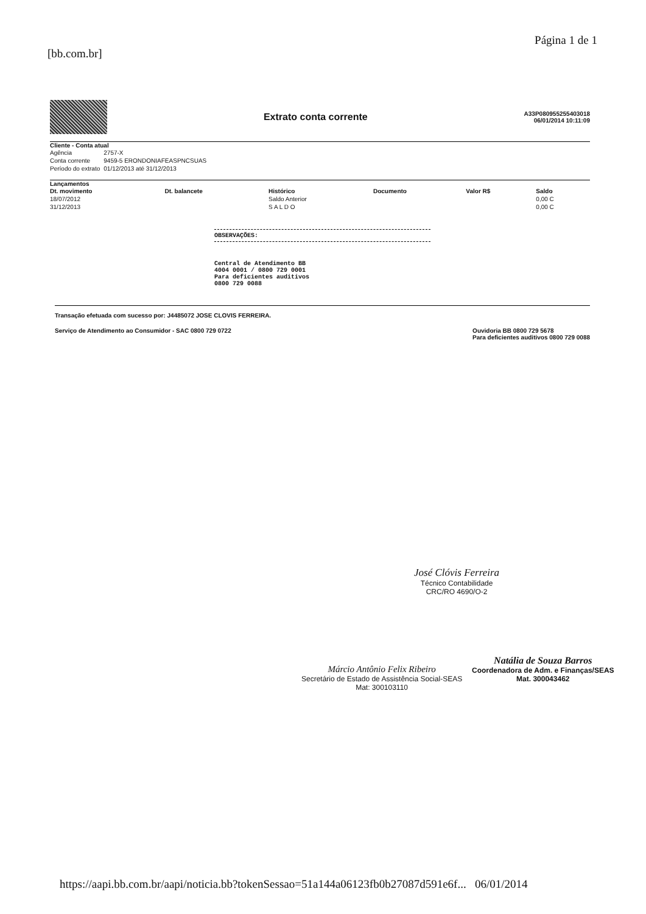[bb.com.br] Página 1 de 1
Extrato conta corrente
A33P080955255403018
06/01/2014 10:11:09
Cliente - Conta atual
| Agência | 2757-X |
| Conta corrente | 9459-5 ERONDONIAFEASPNCSUAS |
| Período do extrato | 01/12/2013 até 31/12/2013 |
Lançamentos
| Dt. movimento | Dt. balancete | Histórico | Documento | Valor R$ | Saldo |
| --- | --- | --- | --- | --- | --- |
| 18/07/2012 | | Saldo Anterior | | | 0,00 C |
| 31/12/2013 | | S A L D O | | | 0,00 C |
OBSERVAÇÕES:
Central de Atendimento BB
4004 0001 / 0800 729 0001
Para deficientes auditivos
0800 729 0088
Transação efetuada com sucesso por: J4485072 JOSE CLOVIS FERREIRA.
Serviço de Atendimento ao Consumidor - SAC 0800 729 0722 Ouvidoria BB 0800 729 5678
Para deficientes auditivos 0800 729 0088
José Clóvis Ferreira
Técnico Contabilidade
CRC/RO 4690/O-2
Márcio Antônio Felix Ribeiro
Secretário de Estado de Assistência Social-SEAS
Mat: 300103110
Natália de Souza Barros
Coordenadora de Adm. e Finanças/SEAS
Mat. 300043462
https://aapi.bb.com.br/aapi/noticia.bb?tokenSessao=51a144a06123fb0b27087d591e6f... 06/01/2014